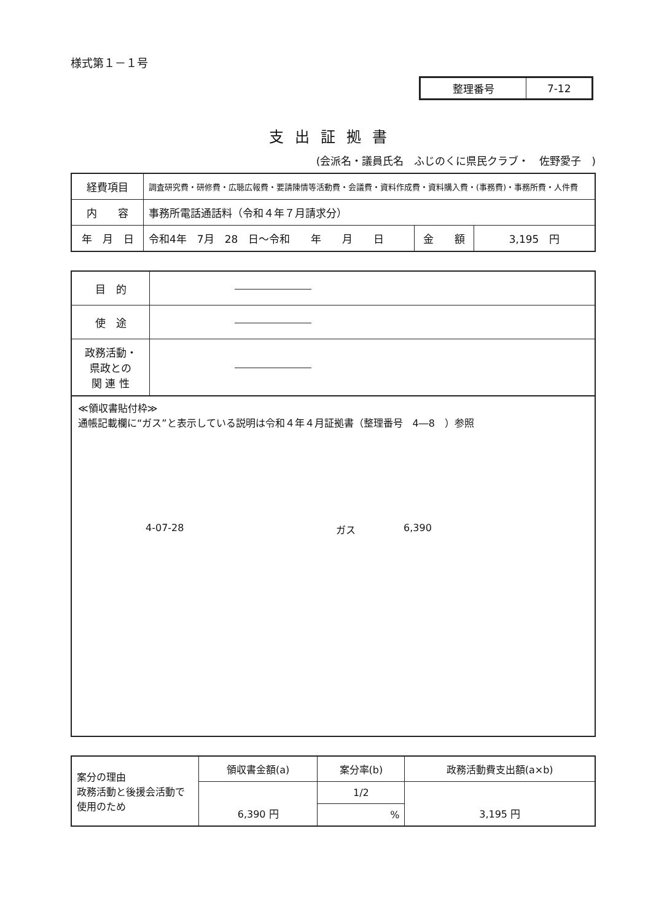様式第１－１号
| 整理番号 | 7-12 |
支出証拠書
(会派名・議員氏名　ふじのくに県民クラブ・　佐野愛子　)
| 経費項目 | 調査研究費・研修費・広聴広報費・要請陳情等活動費・会議費・資料作成費・資料購入費・(事務費)・事務所費・人件費 | | |
| 内 容 | 事務所電話通話料（令和４年７月請求分） | | |
| 年 月 日 | 令和4年 7月 28 日～令和 年 月 日 | 金 額 | 3,195 円 |
| 目 的 | |
| 使 途 | |
| 政務活動・ 県政との 関 連 性 | |
≪領収書貼付枠≫
通帳記載欄に“ガス”と表示している説明は令和４年４月証拠書（整理番号　4―8　）参照
4-07-28 ガス 6,390
| 案分の理由 政務活動と後援会活動で使用のため | 領収書金額(a) | 案分率(b) | 政務活動費支出額(a×b) |
| | 6,390 円 | 1/2 | 3,195 円 |
| | | % | |